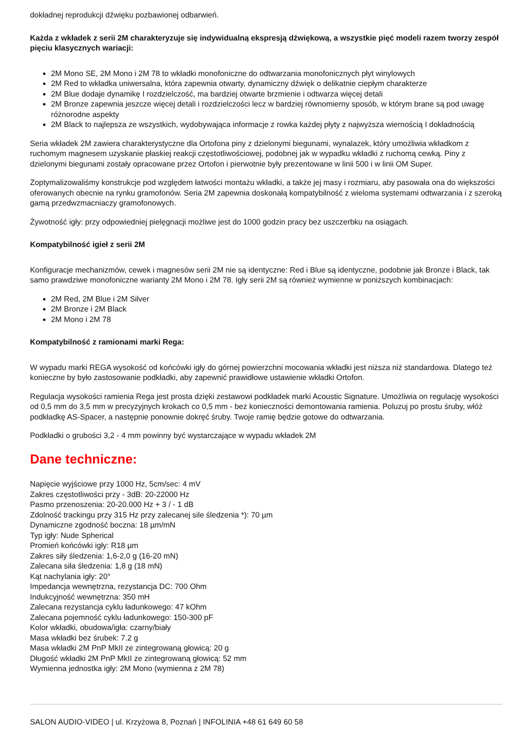dokładnej reprodukcji dźwięku pozbawionej odbarwień.
Każda z wkładek z serii 2M charakteryzuje się indywidualną ekspresją dźwiękową, a wszystkie pięć modeli razem tworzy zespół pięciu klasycznych wariacji:
2M Mono SE, 2M Mono i 2M 78 to wkładki monofoniczne do odtwarzania monofonicznych płyt winylowych
2M Red to wkładka uniwersalna, która zapewnia otwarty, dynamiczny dźwięk o delikatnie ciepłym charakterze
2M Blue dodaje dynamikę I rozdzielczość, ma bardziej otwarte brzmienie i odtwarza więcej detali
2M Bronze zapewnia jeszcze więcej detali i rozdzielczości lecz w bardziej równomierny sposób, w którym brane są pod uwagę różnorodne aspekty
2M Black to najlepsza ze wszystkich, wydobywająca informacje z rowka każdej płyty z najwyższa wiernością I dokładnością
Seria wkładek 2M zawiera charakterystyczne dla Ortofona piny z dzielonymi biegunami, wynalazek, który umożliwia wkładkom z ruchomym magnesem uzyskanie płaskiej reakcji częstotliwościowej, podobnej jak w wypadku wkładki z ruchomą cewką. Piny z dzielonymi biegunami zostały opracowane przez Ortofon i pierwotnie były prezentowane w linii 500 i w linii OM Super.
Zoptymalizowaliśmy konstrukcje pod względem łatwości montażu wkładki, a także jej masy i rozmiaru, aby pasowała ona do większości oferowanych obecnie na rynku gramofonów. Seria 2M zapewnia doskonałą kompatybilność z wieloma systemami odtwarzania i z szeroką gamą przedwzmacniaczy gramofonowych.
Żywotność igły: przy odpowiedniej pielęgnacji możliwe jest do 1000 godzin pracy bez uszczerbku na osiągach.
Kompatybilność igieł z serii 2M
Konfiguracje mechanizmów, cewek i magnesów serii 2M nie są identyczne: Red i Blue są identyczne, podobnie jak Bronze i Black, tak samo prawdziwe monofoniczne warianty 2M Mono i 2M 78. Igły serii 2M są również wymienne w poniższych kombinacjach:
2M Red, 2M Blue i 2M Silver
2M Bronze i 2M Black
2M Mono i 2M 78
Kompatybilność z ramionami marki Rega:
W wypadu marki REGA wysokość od końcówki igły do górnej powierzchni mocowania wkładki jest niższa niż standardowa. Dlatego też konieczne by było zastosowanie podkładki, aby zapewnić prawidłowe ustawienie wkładki Ortofon.
Regulacja wysokości ramienia Rega jest prosta dzięki zestawowi podkładek marki Acoustic Signature. Umożliwia on regulację wysokości od 0,5 mm do 3,5 mm w precyzyjnych krokach co 0,5 mm - bez konieczności demontowania ramienia. Poluzuj po prostu śruby, włóż podkładkę AS-Spacer, a następnie ponownie dokręć śruby. Twoje ramię będzie gotowe do odtwarzania.
Podkładki o grubości 3,2 - 4 mm powinny być wystarczające w wypadu wkładek 2M
Dane techniczne:
Napięcie wyjściowe przy 1000 Hz, 5cm/sec: 4 mV
Zakres częstotliwości przy - 3dB: 20-22000 Hz
Pasmo przenoszenia: 20-20.000 Hz + 3 / - 1 dB
Zdolność trackingu przy 315 Hz przy zalecanej sile śledzenia *): 70 µm
Dynamiczne zgodność boczna: 18 µm/mN
Typ igły: Nude Spherical
Promień końcówki igły: R18 µm
Zakres siły śledzenia: 1,6-2,0 g (16-20 mN)
Zalecana siła śledzenia: 1,8 g (18 mN)
Kąt nachylania igły: 20°
Impedancja wewnętrzna, rezystancja DC: 700 Ohm
Indukcyjność wewnętrzna: 350 mH
Zalecana rezystancja cyklu ładunkowego: 47 kOhm
Zalecana pojemność cyklu ładunkowego: 150-300 pF
Kolor wkładki, obudowa/igła: czarny/biały
Masa wkładki bez śrubek: 7.2 g
Masa wkładki 2M PnP MkII ze zintegrowaną głowicą: 20 g
Długość wkładki 2M PnP MkII ze zintegrowaną głowicą: 52 mm
Wymienna jednostka igły: 2M Mono (wymienna z 2M 78)
SALON AUDIO-VIDEO | ul. Krzyżowa 8, Poznań | INFOLINIA +48 61 649 60 58